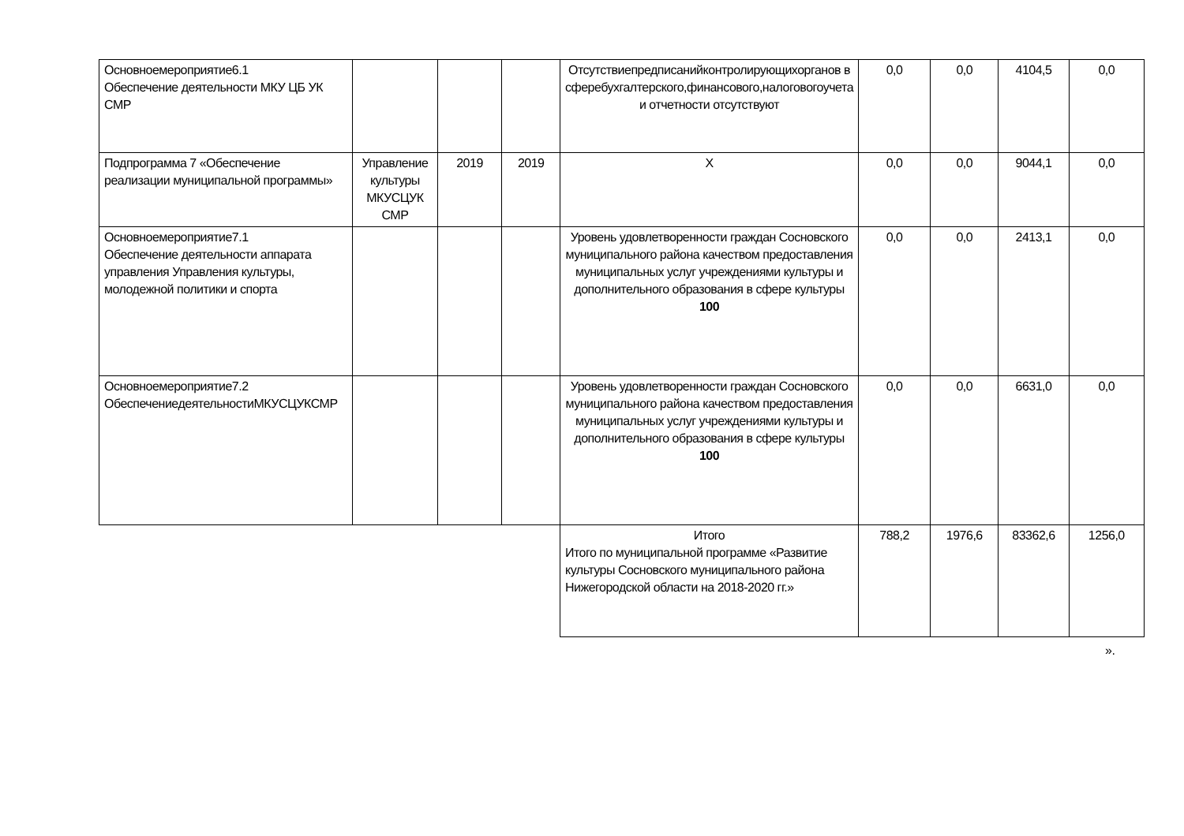| Основноемероприятие6.1 Обеспечение деятельности МКУ ЦБ УК СМР | | | | Отсутствиепредписанийконтролирующихорганов в сферебухгалтерского,финансового,налоговогоучета и отчетности отсутствуют | 0,0 | 0,0 | 4104,5 | 0,0 |
| Подпрограмма 7 «Обеспечение реализации муниципальной программы» | Управление культуры МКУСЦУК СМР | 2019 | 2019 | Х | 0,0 | 0,0 | 9044,1 | 0,0 |
| Основноемероприятие7.1 Обеспечение деятельности аппарата управления Управления культуры, молодежной политики и спорта | | | | Уровень удовлетворенности граждан Сосновского муниципального района качеством предоставления муниципальных услуг учреждениями культуры и дополнительного образования в сфере культуры 100 | 0,0 | 0,0 | 2413,1 | 0,0 |
| Основноемероприятие7.2 ОбеспечениедеятельностиМКУСЦУКСМР | | | | Уровень удовлетворенности граждан Сосновского муниципального района качеством предоставления муниципальных услуг учреждениями культуры и дополнительного образования в сфере культуры 100 | 0,0 | 0,0 | 6631,0 | 0,0 |
| | | | | Итого Итого по муниципальной программе «Развитие культуры Сосновского муниципального района Нижегородской области на 2018-2020 гг.» | 788,2 | 1976,6 | 83362,6 | 1256,0 |
».